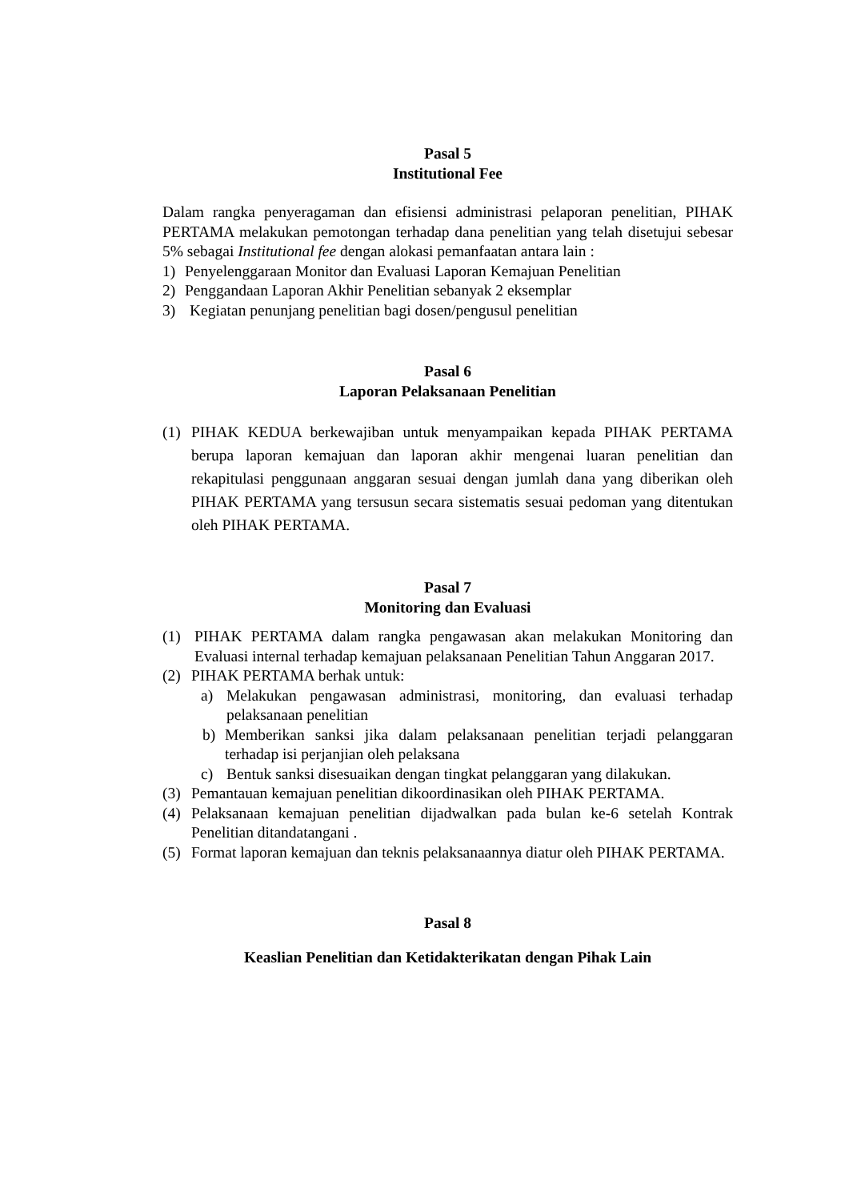Pasal 5
Institutional Fee
Dalam rangka penyeragaman dan efisiensi administrasi pelaporan penelitian, PIHAK PERTAMA melakukan pemotongan terhadap dana penelitian yang telah disetujui sebesar 5% sebagai Institutional fee dengan alokasi pemanfaatan antara lain :
1) Penyelenggaraan Monitor dan Evaluasi Laporan Kemajuan Penelitian
2) Penggandaan Laporan Akhir Penelitian sebanyak 2 eksemplar
3) Kegiatan penunjang penelitian bagi dosen/pengusul penelitian
Pasal 6
Laporan Pelaksanaan Penelitian
(1) PIHAK KEDUA berkewajiban untuk menyampaikan kepada PIHAK PERTAMA berupa laporan kemajuan dan laporan akhir mengenai luaran penelitian dan rekapitulasi penggunaan anggaran sesuai dengan jumlah dana yang diberikan oleh PIHAK PERTAMA yang tersusun secara sistematis sesuai pedoman yang ditentukan oleh PIHAK PERTAMA.
Pasal 7
Monitoring dan Evaluasi
(1) PIHAK PERTAMA dalam rangka pengawasan akan melakukan Monitoring dan Evaluasi internal terhadap kemajuan pelaksanaan Penelitian Tahun Anggaran 2017.
(2) PIHAK PERTAMA berhak untuk:
a) Melakukan pengawasan administrasi, monitoring, dan evaluasi terhadap pelaksanaan penelitian
b) Memberikan sanksi jika dalam pelaksanaan penelitian terjadi pelanggaran terhadap isi perjanjian oleh pelaksana
c) Bentuk sanksi disesuaikan dengan tingkat pelanggaran yang dilakukan.
(3) Pemantauan kemajuan penelitian dikoordinasikan oleh PIHAK PERTAMA.
(4) Pelaksanaan kemajuan penelitian dijadwalkan pada bulan ke-6 setelah Kontrak Penelitian ditandatangani .
(5) Format laporan kemajuan dan teknis pelaksanaannya diatur oleh PIHAK PERTAMA.
Pasal 8
Keaslian Penelitian dan Ketidakterikatan dengan Pihak Lain